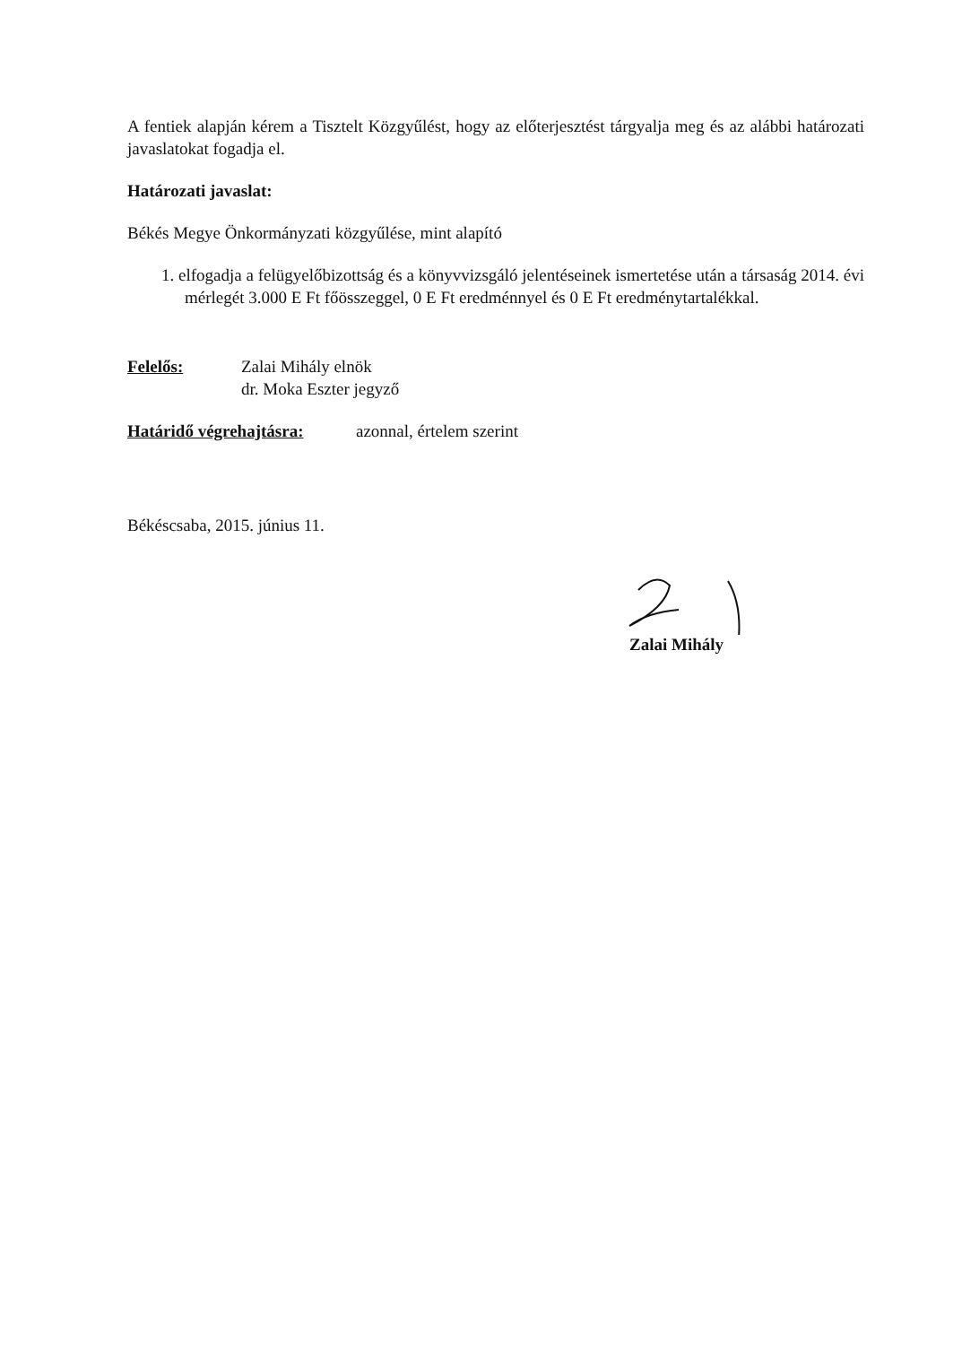A fentiek alapján kérem a Tisztelt Közgyűlést, hogy az előterjesztést tárgyalja meg és az alábbi határozati javaslatokat fogadja el.
Határozati javaslat:
Békés Megye Önkormányzati közgyűlése, mint alapító
1. elfogadja a felügyelőbizottság és a könyvvizsgáló jelentéseinek ismertetése után a társaság 2014. évi mérlegét 3.000 E Ft főösszeggel, 0 E Ft eredménnyel és 0 E Ft eredménytartalékkal.
Felelős: Zalai Mihály elnök
dr. Moka Eszter jegyző
Határidő végrehajtásra: azonnal, értelem szerint
Békéscsaba, 2015. június 11.
Zalai Mihály